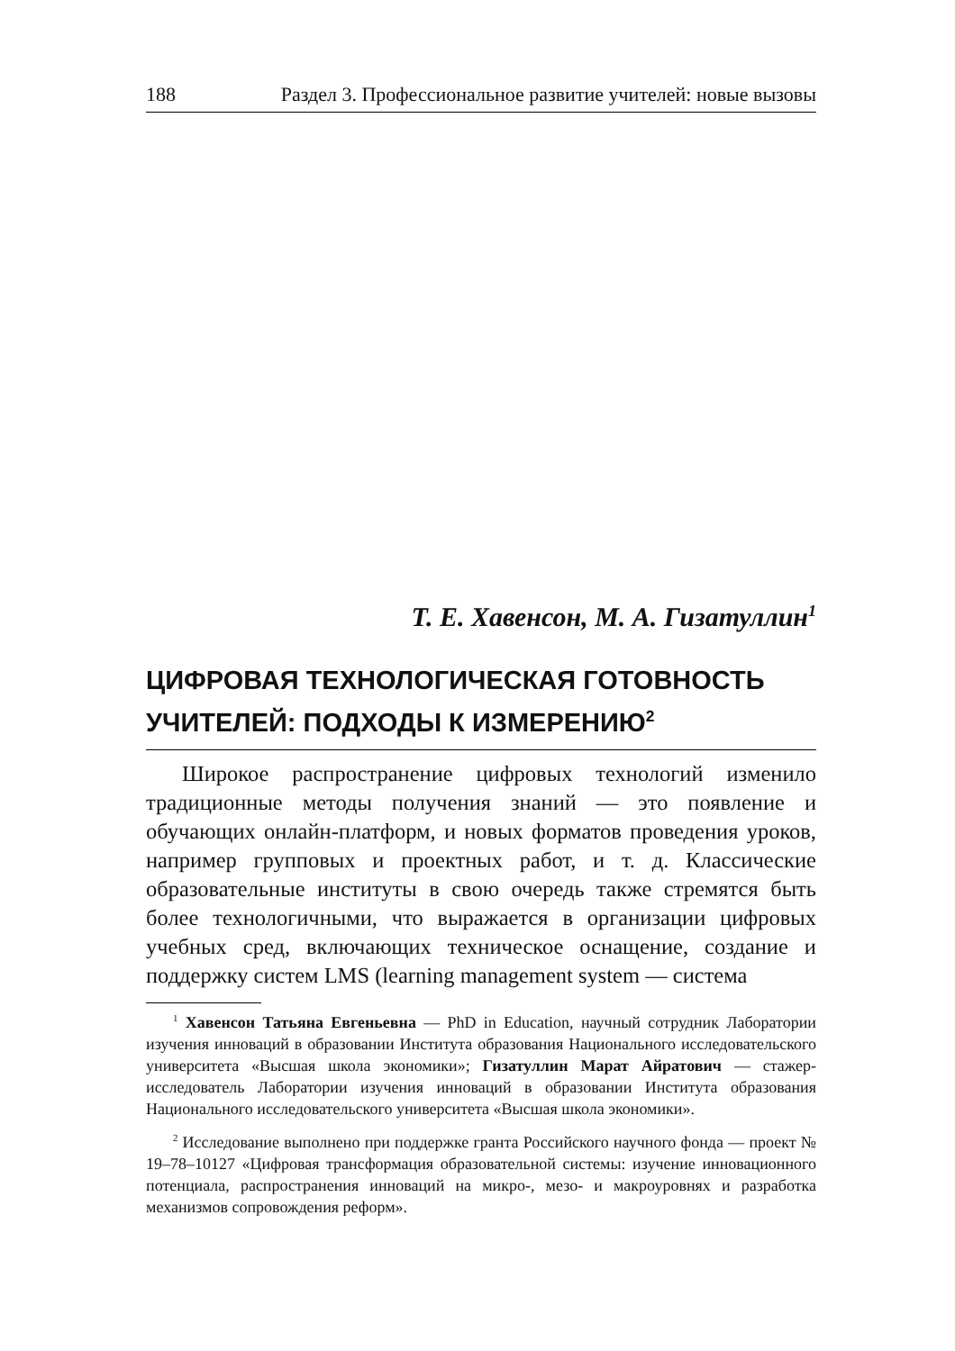188 Раздел 3. Профессиональное развитие учителей: новые вызовы
Т. Е. Хавенсон, М. А. Гизатуллин<sup>1</sup>
ЦИФРОВАЯ ТЕХНОЛОГИЧЕСКАЯ ГОТОВНОСТЬ
УЧИТЕЛЕЙ: ПОДХОДЫ К ИЗМЕРЕНИЮ<sup>2</sup>
Широкое распространение цифровых технологий изменило традиционные методы получения знаний — это появление и обучающих онлайн-платформ, и новых форматов проведения уроков, например групповых и проектных работ, и т. д. Классические образовательные институты в свою очередь также стремятся быть более технологичными, что выражается в организации цифровых учебных сред, включающих техническое оснащение, создание и поддержку систем LMS (learning management system — система
<sup>1</sup> Хавенсон Татьяна Евгеньевна — PhD in Education, научный сотрудник Лаборатории изучения инноваций в образовании Института образования Национального исследовательского университета «Высшая школа экономики»; Гизатуллин Марат Айратович — стажер-исследователь Лаборатории изучения инноваций в образовании Института образования Национального исследовательского университета «Высшая школа экономики».
<sup>2</sup> Исследование выполнено при поддержке гранта Российского научного фонда — проект № 19–78–10127 «Цифровая трансформация образовательной системы: изучение инновационного потенциала, распространения инноваций на микро-, мезо- и макроуровнях и разработка механизмов сопровождения реформ».